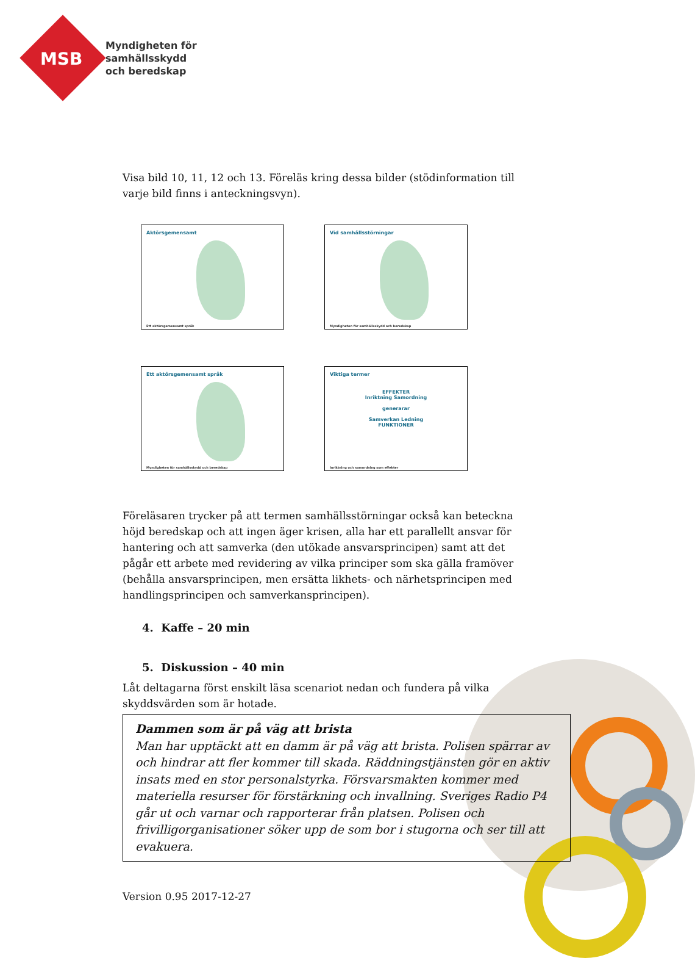MSB
Myndigheten för
samhällsskydd
och beredskap
Visa bild 10, 11, 12 och 13. Föreläs kring dessa bilder (stödinformation till varje bild finns i anteckningsvyn).
Aktörsgemensamt
Ett aktörsgemensamt språk
Vid samhällsstörningar
Myndigheten för samhällsskydd och beredskap
Ett aktörsgemensamt språk
Myndigheten för samhällsskydd och beredskap
Viktiga termer
EFFEKTER
Inriktning Samordning
generarar
Samverkan Ledning
FUNKTIONER
Inriktning och samordning som effekter
Föreläsaren trycker på att termen samhällsstörningar också kan beteckna höjd beredskap och att ingen äger krisen, alla har ett parallellt ansvar för hantering och att samverka (den utökade ansvarsprincipen) samt att det pågår ett arbete med revidering av vilka principer som ska gälla framöver (behålla ansvarsprincipen, men ersätta likhets- och närhetsprincipen med handlingsprincipen och samverkansprincipen).
4. Kaffe – 20 min
5. Diskussion – 40 min
Låt deltagarna först enskilt läsa scenariot nedan och fundera på vilka skyddsvärden som är hotade.
Dammen som är på väg att brista
Man har upptäckt att en damm är på väg att brista. Polisen spärrar av och hindrar att fler kommer till skada. Räddningstjänsten gör en aktiv insats med en stor personalstyrka. Försvarsmakten kommer med materiella resurser för förstärkning och invallning. Sveriges Radio P4 går ut och varnar och rapporterar från platsen. Polisen och frivilligorganisationer söker upp de som bor i stugorna och ser till att evakuera.
Version 0.95 2017-12-27